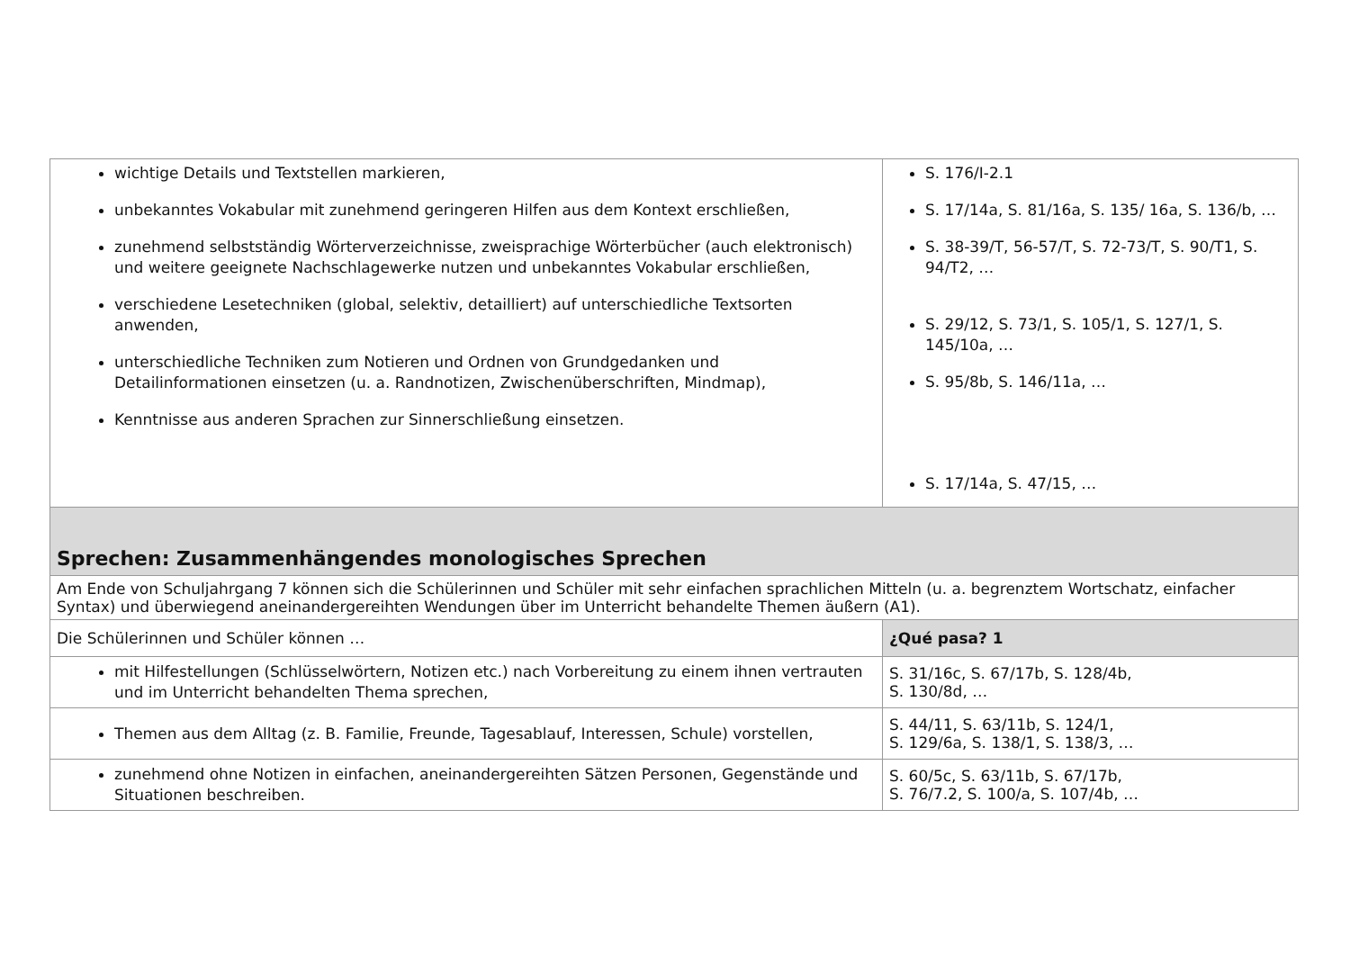| wichtige Details und Textstellen markieren, unbekanntes Vokabular mit zunehmend geringeren Hilfen aus dem Kontext erschließen, zunehmend selbstständig Wörterverzeichnisse, zweisprachige Wörterbücher (auch elektronisch) und weitere geeignete Nachschlagewerke nutzen und unbekanntes Vokabular erschließen, verschiedene Lesetechniken (global, selektiv, detailliert) auf unterschiedliche Textsorten anwenden, unterschiedliche Techniken zum Notieren und Ordnen von Grundgedanken und Detailinformationen einsetzen (u. a. Randnotizen, Zwischenüberschriften, Mindmap), Kenntnisse aus anderen Sprachen zur Sinnerschließung einsetzen. | S. 176/I-2.1 S. 17/14a, S. 81/16a, S. 135/ 16a, S. 136/b, … S. 38-39/T, 56-57/T, S. 72-73/T, S. 90/T1, S. 94/T2, … S. 29/12, S. 73/1, S. 105/1, S. 127/1, S. 145/10a, … S. 95/8b, S. 146/11a, … S. 17/14a, S. 47/15, … |
| Sprechen: Zusammenhängendes monologisches Sprechen | |
| Am Ende von Schuljahrgang 7 können sich die Schülerinnen und Schüler mit sehr einfachen sprachlichen Mitteln (u. a. begrenztem Wortschatz, einfacher Syntax) und überwiegend aneinandergereihten Wendungen über im Unterricht behandelte Themen äußern (A1). | |
| Die Schülerinnen und Schüler können … | ¿Qué pasa? 1 |
| mit Hilfestellungen (Schlüsselwörtern, Notizen etc.) nach Vorbereitung zu einem ihnen vertrauten und im Unterricht behandelten Thema sprechen, | S. 31/16c, S. 67/17b, S. 128/4b, S. 130/8d, … |
| Themen aus dem Alltag (z. B. Familie, Freunde, Tagesablauf, Interessen, Schule) vorstellen, | S. 44/11, S. 63/11b, S. 124/1, S. 129/6a, S. 138/1, S. 138/3, … |
| zunehmend ohne Notizen in einfachen, aneinandergereihten Sätzen Personen, Gegenstände und Situationen beschreiben. | S. 60/5c, S. 63/11b, S. 67/17b, S. 76/7.2, S. 100/a, S. 107/4b, … |